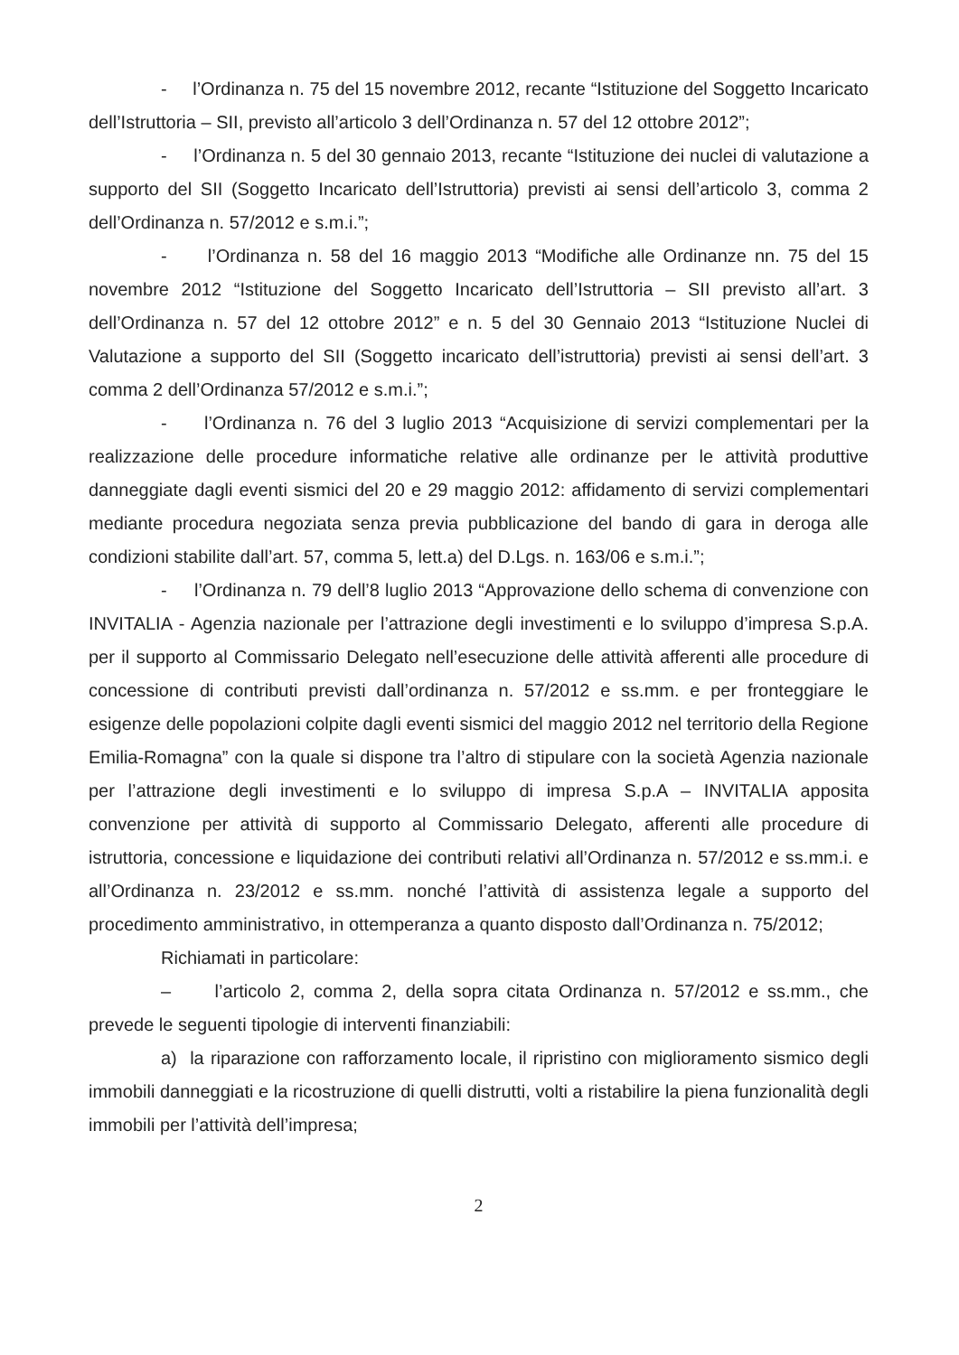- l’Ordinanza n. 75 del 15 novembre 2012, recante “Istituzione del Soggetto Incaricato dell’Istruttoria – SII, previsto all’articolo 3 dell’Ordinanza n. 57 del 12 ottobre 2012”;
- l’Ordinanza n. 5 del 30 gennaio 2013, recante “Istituzione dei nuclei di valutazione a supporto del SII (Soggetto Incaricato dell’Istruttoria) previsti ai sensi dell’articolo 3, comma 2 dell’Ordinanza n. 57/2012 e s.m.i.”;
- l’Ordinanza n. 58 del 16 maggio 2013 “Modifiche alle Ordinanze nn. 75 del 15 novembre 2012 “Istituzione del Soggetto Incaricato dell’Istruttoria – SII previsto all’art. 3 dell’Ordinanza n. 57 del 12 ottobre 2012” e n. 5 del 30 Gennaio 2013 “Istituzione Nuclei di Valutazione a supporto del SII (Soggetto incaricato dell’istruttoria) previsti ai sensi dell’art. 3 comma 2 dell’Ordinanza 57/2012 e s.m.i.”;
- l’Ordinanza n. 76 del 3 luglio 2013 “Acquisizione di servizi complementari per la realizzazione delle procedure informatiche relative alle ordinanze per le attività produttive danneggiate dagli eventi sismici del 20 e 29 maggio 2012: affidamento di servizi complementari mediante procedura negoziata senza previa pubblicazione del bando di gara in deroga alle condizioni stabilite dall’art. 57, comma 5, lett.a) del D.Lgs. n. 163/06 e s.m.i.”;
- l’Ordinanza n. 79 dell’8 luglio 2013 “Approvazione dello schema di convenzione con INVITALIA - Agenzia nazionale per l’attrazione degli investimenti e lo sviluppo d’impresa S.p.A. per il supporto al Commissario Delegato nell’esecuzione delle attività afferenti alle procedure di concessione di contributi previsti dall’ordinanza n. 57/2012 e ss.mm. e per fronteggiare le esigenze delle popolazioni colpite dagli eventi sismici del maggio 2012 nel territorio della Regione Emilia-Romagna” con la quale si dispone tra l’altro di stipulare con la società Agenzia nazionale per l’attrazione degli investimenti e lo sviluppo di impresa S.p.A – INVITALIA apposita convenzione per attività di supporto al Commissario Delegato, afferenti alle procedure di istruttoria, concessione e liquidazione dei contributi relativi all’Ordinanza n. 57/2012 e ss.mm.i. e all’Ordinanza n. 23/2012 e ss.mm. nonché l’attività di assistenza legale a supporto del procedimento amministrativo, in ottemperanza a quanto disposto dall’Ordinanza n. 75/2012;
Richiamati in particolare:
– l’articolo 2, comma 2, della sopra citata Ordinanza n. 57/2012 e ss.mm., che prevede le seguenti tipologie di interventi finanziabili:
a) la riparazione con rafforzamento locale, il ripristino con miglioramento sismico degli immobili danneggiati e la ricostruzione di quelli distrutti, volti a ristabilire la piena funzionalità degli immobili per l’attività dell’impresa;
2